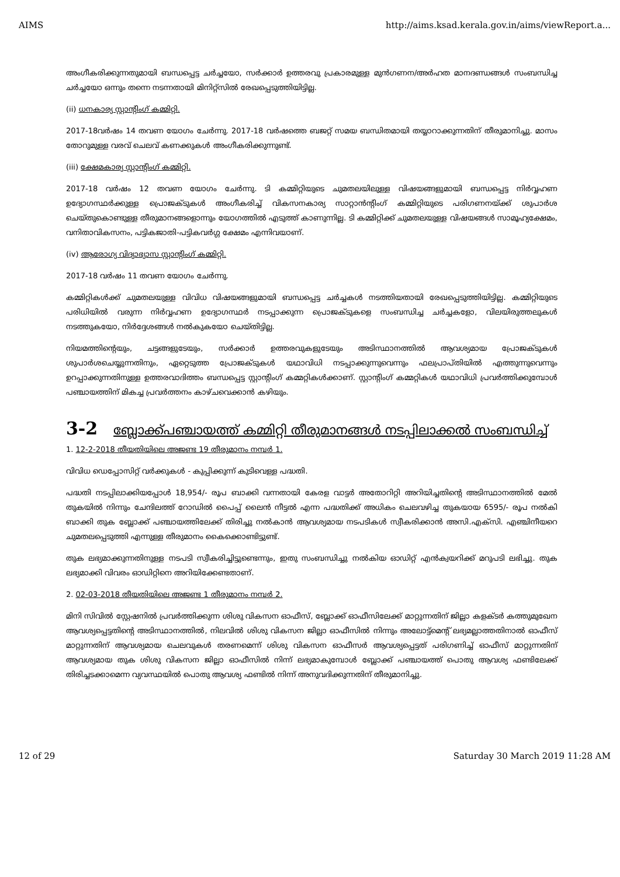AIMS http://aims.ksad.kerala.gov.in/aims/viewReport.a...
അംഗീകരിക്കുന്നതുമായി ബന്ധപ്പെട്ട ചർച്ചയോ, സർക്കാർ ഉത്തരവു പ്രകാരമുള്ള മുൻഗണന/അർഹത മാനദണ്ഡങ്ങൾ സംബന്ധിച്ച ചർച്ചയോ ഒന്നും തന്നെ നടന്നതായി മിനിറ്റ്സിൽ രേഖപ്പെടുത്തിയിട്ടില്ല.
(ii) ധനകാര്യ സ്റ്റാന്റിംഗ് കമ്മിറ്റി.
2017-18വർഷം 14 തവണ യോഗം ചേർന്നു. 2017-18 വർഷത്തെ ബജറ്റ് സമയ ബന്ധിതമായി തയ്യാറാക്കുന്നതിന് തീരുമാനിച്ചു. മാസം തോറുമുള്ള വരവ് ചെലവ് കണക്കുകൾ അംഗീകരിക്കുന്നുണ്ട്.
(iii) ക്ഷേമകാര്യ സ്റ്റാന്റിംഗ് കമ്മിറ്റി.
2017-18 വർഷം 12 തവണ യോഗം ചേർന്നു. ടി കമ്മിറ്റിയുടെ ചുമതലയിലുള്ള വിഷയങ്ങളുമായി ബന്ധപ്പെട്ട നിർവ്വഹണ ഉദ്യോഗസ്ഥർക്കുള്ള പ്രൊജക്ടുകൾ അംഗീകരിച്ച് വികസനകാര്യ സാറ്റാൻന്റിംഗ് കമ്മിറ്റിയുടെ പരിഗണനയ്ക്ക് ശുപാർശ ചെയ്തുകൊണ്ടുള്ള തീരുമാനങ്ങളൊന്നും യോഗത്തിൽ എടുത്ത് കാണുന്നില്ല. ടി കമ്മിറ്റിക്ക് ചുമതലയുള്ള വിഷയങ്ങൾ സാമൂഹ്യക്ഷേമം, വനിതാവികസനം, പട്ടികജാതി-പട്ടികവർഗ്ഗ ക്ഷേമം എന്നിവയാണ്.
(iv) ആരോഗ്യ വിദ്യാഭ്യാസ സ്റ്റാന്റിംഗ് കമ്മിറ്റി.
2017-18 വർഷം 11 തവണ യോഗം ചേർന്നു.
കമ്മിറ്റികൾക്ക് ചുമതലയുള്ള വിവിധ വിഷയങ്ങളുമായി ബന്ധപ്പെട്ട ചർച്ചകൾ നടത്തിയതായി രേഖപ്പെടുത്തിയിട്ടില്ല. കമ്മിറ്റിയുടെ പരിധിയിൽ വരുന്ന നിർവ്വഹണ ഉദ്യോഗസ്ഥർ നടപ്പാക്കുന്ന പ്രൊജക്ടുകളെ സംബന്ധിച്ച ചർച്ചകളോ, വിലയിരുത്തലുകൾ നടത്തുകയോ, നിർദ്ദേശങ്ങൾ നൽകുകയോ ചെയ്തിട്ടില്ല.
നിയമത്തിന്റെയും, ചട്ടങ്ങളുടേയും, സർക്കാർ ഉത്തരവുകളുടേയും അടിസ്ഥാനത്തിൽ ആവശ്യമായ പ്രോജക്ടുകൾ ശുപാർശചെയ്യുന്നതിനും, ഏറ്റെടുത്ത പ്രോജക്ടുകൾ യഥാവിധി നടപ്പാക്കുന്നുവെന്നും ഫലപ്രാപ്തിയിൽ എത്തുന്നുവെന്നും ഉറപ്പാക്കുന്നതിനുള്ള ഉത്തരവാദിത്തം ബന്ധപ്പെട്ട സ്റ്റാന്റിംഗ് കമ്മറ്റികൾക്കാണ്. സ്റ്റാന്റിംഗ് കമ്മറ്റികൾ യഥാവിധി പ്രവർത്തിക്കുമ്പോൾ പഞ്ചായത്തിന് മികച്ച പ്രവർത്തനം കാഴ്ചവെക്കാൻ കഴിയും.
3-2 ബ്ലോക്ക്പഞ്ചായത്ത് കമ്മിറ്റി തീരുമാനങ്ങൾ നടപ്പിലാക്കൽ സംബന്ധിച്ച്
1. 12-2-2018 തീയതിയിലെ അജണ്ട 19 തീരുമാനം നമ്പർ 1.
വിവിധ ഡെപ്പോസിറ്റ് വർക്കുകൾ - കുപ്പിക്കുന്ന് കുടിവെള്ള പദ്ധതി.
പദ്ധതി നടപ്പിലാക്കിയപ്പോൾ 18,954/- രൂപ ബാക്കി വന്നതായി കേരള വാട്ടർ അതോറിറ്റി അറിയിച്ചതിന്റെ അടിസ്ഥാനത്തിൽ മേൽ തുകയിൽ നിന്നും ചേന്ദിലത്ത് റോഡിൽ പൈപ്പ് ലൈൻ നീട്ടൽ എന്ന പദ്ധതിക്ക് അധികം ചെലവഴിച്ച തുകയായ 6595/- രൂപ നൽകി ബാക്കി തുക ബ്ലോക്ക് പഞ്ചായത്തിലേക്ക് തിരിച്ചു നൽകാൻ ആവശ്യമായ നടപടികൾ സ്വീകരിക്കാൻ അസി.എക്സി. എഞ്ചിനീയറെ ചുമതലപ്പെടുത്തി എന്നുള്ള തീരുമാനം കൈക്കൊണ്ടിട്ടുണ്ട്.
തുക ലഭ്യമാക്കുന്നതിനുള്ള നടപടി സ്വീകരിച്ചിട്ടുണ്ടെന്നും, ഇതു സംബന്ധിച്ചു നൽകിയ ഓഡിറ്റ് എൻക്വയറിക്ക് മറുപടി ലഭിച്ചു. തുക ലഭ്യമാക്കി വിവരം ഓഡിറ്റിനെ അറിയിക്കേണ്ടതാണ്.
2. 02-03-2018 തീയതിയിലെ അജണ്ട 1 തീരുമാനം നമ്പർ 2.
മിനി സിവിൽ സ്റ്റേഷനിൽ പ്രവർത്തിക്കുന്ന ശിശു വികസന ഓഫീസ്, ബ്ലോക്ക് ഓഫീസിലേക്ക് മാറ്റുന്നതിന് ജില്ലാ കളക്ടർ കത്തുമുഖേന ആവശ്യപ്പെട്ടതിന്റെ അടിസ്ഥാനത്തിൽ, നിലവിൽ ശിശു വികസന ജില്ലാ ഓഫീസിൽ നിന്നും അലോട്ട്മെന്റ് ലഭ്യമല്ലാത്തതിനാൽ ഓഫീസ് മാറ്റുന്നതിന് ആവശ്യമായ ചെലവുകൾ തരണമെന്ന് ശിശു വികസന ഓഫീസർ ആവശ്യപ്പെട്ടത് പരിഗണിച്ച് ഓഫീസ് മാറ്റുന്നതിന് ആവശ്യമായ തുക ശിശു വികസന ജില്ലാ ഓഫീസിൽ നിന്ന് ലഭ്യമാകുമ്പോൾ ബ്ലോക്ക് പഞ്ചായത്ത് പൊതു ആവശ്യ ഫണ്ടിലേക്ക് തിരിച്ചടക്കാമെന്ന വ്യവസ്ഥയിൽ പൊതു ആവശ്യ ഫണ്ടിൽ നിന്ന് അനുവദിക്കുന്നതിന് തീരുമാനിച്ചു.
12 of 29 Saturday 30 March 2019 11:28 AM